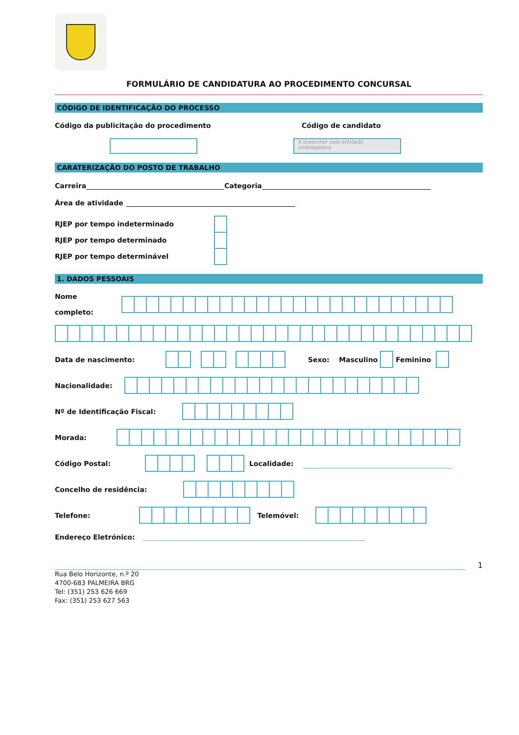FORMULÁRIO DE CANDIDATURA AO PROCEDIMENTO CONCURSAL
CÓDIGO DE IDENTIFICAÇÃO DO PROCESSO
Código da publicitação do procedimento Código de candidato
A preencher pela entidade empregadora
CARATERIZAÇÃO DO POSTO DE TRABALHO
Carreira Categoria
Área de atividade
RJEP por tempo indeterminado
RJEP por tempo determinado
RJEP por tempo determinável
1. DADOS PESSOAIS
Nome
completo:
Data de nascimento: Sexo: Masculino
Feminino
Nacionalidade:
Nº de Identificação Fiscal:
Morada:
Código Postal:
Localidade:
Concelho de residência:
Telefone:
Telemóvel:
Endereço Eletrónico:
1
Rua Belo Horizonte, n.º 20
4700-683 PALMEIRA BRG
Tel: (351) 253 626 669
Fax: (351) 253 627 563